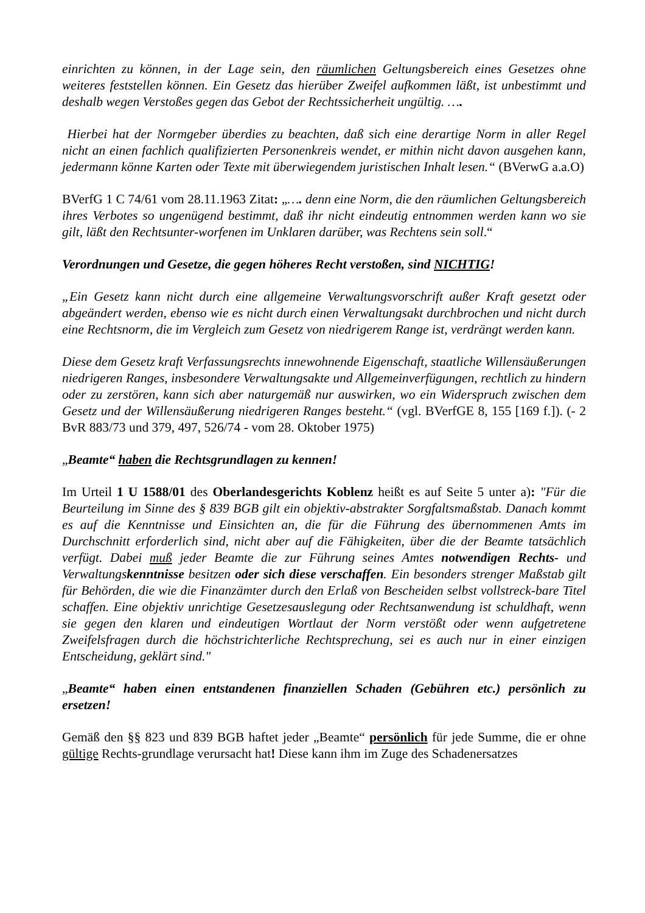einrichten zu können, in der Lage sein, den räumlichen Geltungsbereich eines Gesetzes ohne weiteres feststellen können. Ein Gesetz das hierüber Zweifel aufkommen läßt, ist unbestimmt und deshalb wegen Verstoßes gegen das Gebot der Rechtssicherheit ungültig. ….
Hierbei hat der Normgeber überdies zu beachten, daß sich eine derartige Norm in aller Regel nicht an einen fachlich qualifizierten Personenkreis wendet, er mithin nicht davon ausgehen kann, jedermann könne Karten oder Texte mit überwiegendem juristischen Inhalt lesen.“ (BVerwG a.a.O)
BVerfG 1 C 74/61 vom 28.11.1963 Zitat: „…. denn eine Norm, die den räumlichen Geltungsbereich ihres Verbotes so ungenügend bestimmt, daß ihr nicht eindeutig entnommen werden kann wo sie gilt, läßt den Rechtsunter-worfenen im Unklaren darüber, was Rechtens sein soll.“
Verordnungen und Gesetze, die gegen höheres Recht verstoßen, sind NICHTIG!
„Ein Gesetz kann nicht durch eine allgemeine Verwaltungsvorschrift außer Kraft gesetzt oder abgeändert werden, ebenso wie es nicht durch einen Verwaltungsakt durchbrochen und nicht durch eine Rechtsnorm, die im Vergleich zum Gesetz von niedrigerem Range ist, verdrängt werden kann.
Diese dem Gesetz kraft Verfassungsrechts innewohnende Eigenschaft, staatliche Willensäußerungen niedrigeren Ranges, insbesondere Verwaltungsakte und Allgemeinverfügungen, rechtlich zu hindern oder zu zerstören, kann sich aber naturgemäß nur auswirken, wo ein Widerspruch zwischen dem Gesetz und der Willensäußerung niedrigeren Ranges besteht.“ (vgl. BVerfGE 8, 155 [169 f.]). (- 2 BvR 883/73 und 379, 497, 526/74 - vom 28. Oktober 1975)
„Beamte“ haben die Rechtsgrundlagen zu kennen!
Im Urteil 1 U 1588/01 des Oberlandesgerichts Koblenz heißt es auf Seite 5 unter a): "Für die Beurteilung im Sinne des § 839 BGB gilt ein objektiv-abstrakter Sorgfaltsmaßstab. Danach kommt es auf die Kenntnisse und Einsichten an, die für die Führung des übernommenen Amts im Durchschnitt erforderlich sind, nicht aber auf die Fähigkeiten, über die der Beamte tatsächlich verfügt. Dabei muß jeder Beamte die zur Führung seines Amtes notwendigen Rechts- und Verwaltungskenntnisse besitzen oder sich diese verschaffen. Ein besonders strenger Maßstab gilt für Behörden, die wie die Finanzämter durch den Erlaß von Bescheiden selbst vollstreck-bare Titel schaffen. Eine objektiv unrichtige Gesetzesauslegung oder Rechtsanwendung ist schuldhaft, wenn sie gegen den klaren und eindeutigen Wortlaut der Norm verstößt oder wenn aufgetretene Zweifelsfragen durch die höchstrichterliche Rechtsprechung, sei es auch nur in einer einzigen Entscheidung, geklärt sind."
„Beamte“ haben einen entstandenen finanziellen Schaden (Gebühren etc.) persönlich zu ersetzen!
Gemäß den §§ 823 und 839 BGB haftet jeder „Beamte“ persönlich für jede Summe, die er ohne gültige Rechts-grundlage verursacht hat! Diese kann ihm im Zuge des Schadenersatzes